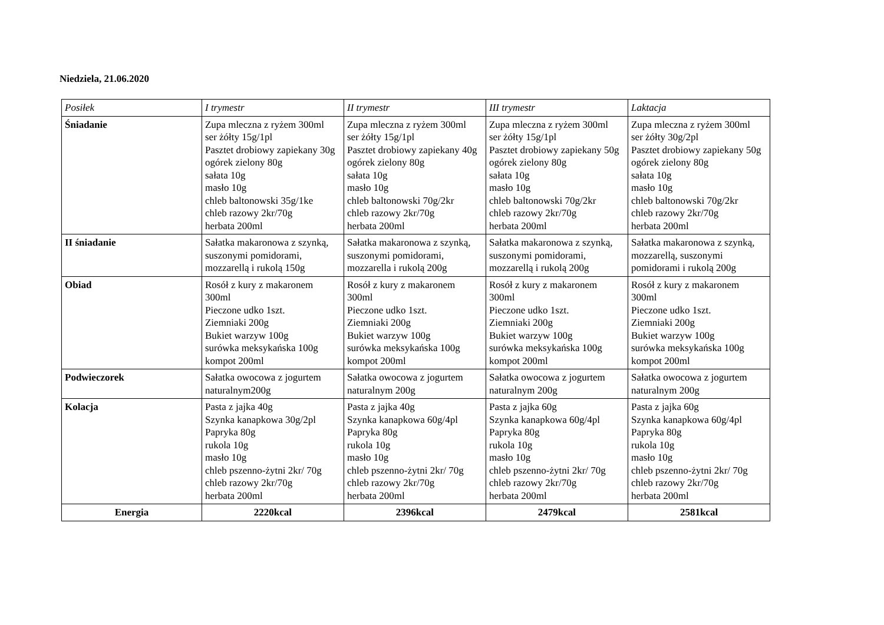Niedziela, 21.06.2020
| Posiłek | I trymestr | II trymestr | III trymestr | Laktacja |
| Śniadanie | Zupa mleczna z ryżem 300ml ser żółty 15g/1pl Pasztet drobiowy zapiekany 30g ogórek zielony 80g sałata 10g masło 10g chleb baltonowski 35g/1ke chleb razowy 2kr/70g herbata 200ml | Zupa mleczna z ryżem 300ml ser żółty 15g/1pl Pasztet drobiowy zapiekany 40g ogórek zielony 80g sałata 10g masło 10g chleb baltonowski 70g/2kr chleb razowy 2kr/70g herbata 200ml | Zupa mleczna z ryżem 300ml ser żółty 15g/1pl Pasztet drobiowy zapiekany 50g ogórek zielony 80g sałata 10g masło 10g chleb baltonowski 70g/2kr chleb razowy 2kr/70g herbata 200ml | Zupa mleczna z ryżem 300ml ser żółty 30g/2pl Pasztet drobiowy zapiekany 50g ogórek zielony 80g sałata 10g masło 10g chleb baltonowski 70g/2kr chleb razowy 2kr/70g herbata 200ml |
| II śniadanie | Sałatka makaronowa z szynką, suszonymi pomidorami, mozzarellą i rukolą 150g | Sałatka makaronowa z szynką, suszonymi pomidorami, mozzarella i rukolą 200g | Sałatka makaronowa z szynką, suszonymi pomidorami, mozzarellą i rukolą 200g | Sałatka makaronowa z szynką, mozzarellą, suszonymi pomidorami i rukolą 200g |
| Obiad | Rosół z kury z makaronem 300ml Pieczone udko 1szt. Ziemniaki 200g Bukiet warzyw 100g surówka meksykańska 100g kompot 200ml | Rosół z kury z makaronem 300ml Pieczone udko 1szt. Ziemniaki 200g Bukiet warzyw 100g surówka meksykańska 100g kompot 200ml | Rosół z kury z makaronem 300ml Pieczone udko 1szt. Ziemniaki 200g Bukiet warzyw 100g surówka meksykańska 100g kompot 200ml | Rosół z kury z makaronem 300ml Pieczone udko 1szt. Ziemniaki 200g Bukiet warzyw 100g surówka meksykańska 100g kompot 200ml |
| Podwieczorek | Sałatka owocowa z jogurtem naturalnym200g | Sałatka owocowa z jogurtem naturalnym 200g | Sałatka owocowa z jogurtem naturalnym 200g | Sałatka owocowa z jogurtem naturalnym 200g |
| Kolacja | Pasta z jajka 40g Szynka kanapkowa 30g/2pl Papryka 80g rukola 10g masło 10g chleb pszenno-żytni 2kr/ 70g chleb razowy 2kr/70g herbata 200ml | Pasta z jajka 40g Szynka kanapkowa 60g/4pl Papryka 80g rukola 10g masło 10g chleb pszenno-żytni 2kr/ 70g chleb razowy 2kr/70g herbata 200ml | Pasta z jajka 60g Szynka kanapkowa 60g/4pl Papryka 80g rukola 10g masło 10g chleb pszenno-żytni 2kr/ 70g chleb razowy 2kr/70g herbata 200ml | Pasta z jajka 60g Szynka kanapkowa 60g/4pl Papryka 80g rukola 10g masło 10g chleb pszenno-żytni 2kr/ 70g chleb razowy 2kr/70g herbata 200ml |
| Energia | 2220kcal | 2396kcal | 2479kcal | 2581kcal |